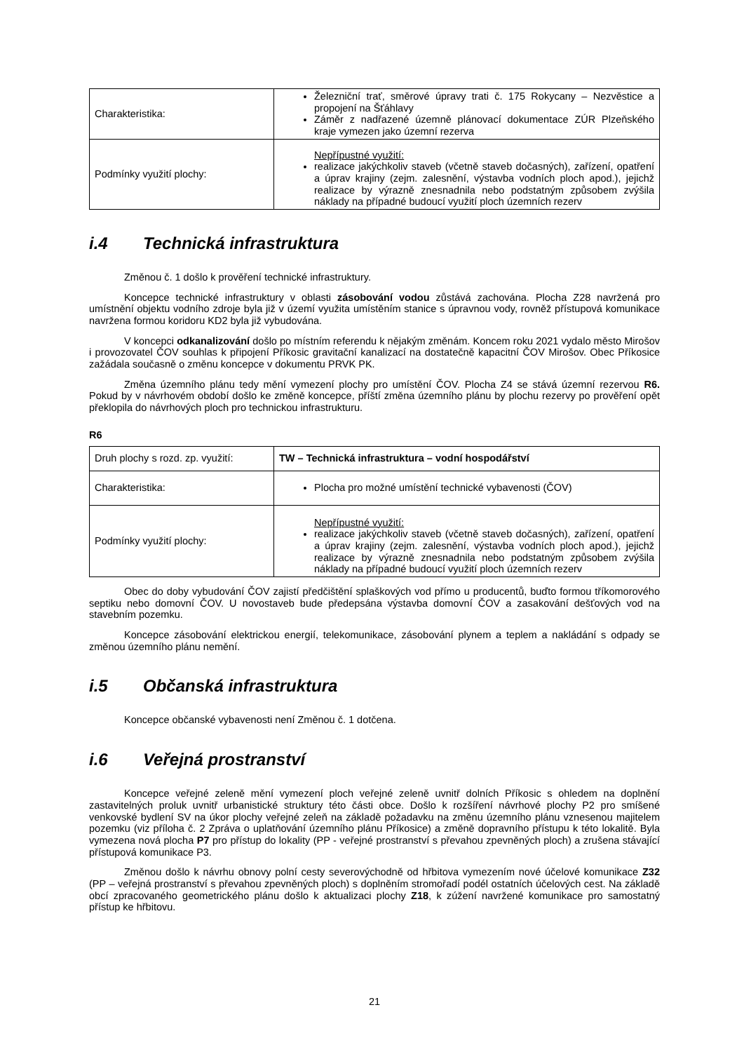| Charakteristika: | Železniční trať, směrové úpravy trati č. 175 Rokycany – Nezvěstice a propojení na Šťáhlavy Záměr z nadřazené územně plánovací dokumentace ZÚR Plzeňského kraje vymezen jako územní rezerva |
| Podmínky využití plochy: | Nepřípustné využití: realizace jakýchkoliv staveb (včetně staveb dočasných), zařízení, opatření a úprav krajiny (zejm. zalesnění, výstavba vodních ploch apod.), jejichž realizace by výrazně znesnadnila nebo podstatným způsobem zvýšila náklady na případné budoucí využití ploch územních rezerv |
i.4 Technická infrastruktura
Změnou č. 1 došlo k prověření technické infrastruktury.
Koncepce technické infrastruktury v oblasti zásobování vodou zůstává zachována. Plocha Z28 navržená pro umístnění objektu vodního zdroje byla již v území využita umístěním stanice s úpravnou vody, rovněž přístupová komunikace navržena formou koridoru KD2 byla již vybudována.
V koncepci odkanalizování došlo po místním referendu k nějakým změnám. Koncem roku 2021 vydalo město Mirošov i provozovatel ČOV souhlas k připojení Příkosic gravitační kanalizací na dostatečně kapacitní ČOV Mirošov. Obec Příkosice zažádala současně o změnu koncepce v dokumentu PRVK PK.
Změna územního plánu tedy mění vymezení plochy pro umístění ČOV. Plocha Z4 se stává územní rezervou R6. Pokud by v návrhovém období došlo ke změně koncepce, příští změna územního plánu by plochu rezervy po prověření opět překlopila do návrhových ploch pro technickou infrastrukturu.
R6
| Druh plochy s rozd. zp. využití: | TW – Technická infrastruktura – vodní hospodářství |
| Charakteristika: | Plocha pro možné umístění technické vybavenosti (ČOV) |
| Podmínky využití plochy: | Nepřípustné využití: realizace jakýchkoliv staveb (včetně staveb dočasných), zařízení, opatření a úprav krajiny (zejm. zalesnění, výstavba vodních ploch apod.), jejichž realizace by výrazně znesnadnila nebo podstatným způsobem zvýšila náklady na případné budoucí využití ploch územních rezerv |
Obec do doby vybudování ČOV zajistí předčištění splaškových vod přímo u producentů, buďto formou tříkomorového septiku nebo domovní ČOV. U novostaveb bude předepsána výstavba domovní ČOV a zasakování dešťových vod na stavebním pozemku.
Koncepce zásobování elektrickou energií, telekomunikace, zásobování plynem a teplem a nakládání s odpady se změnou územního plánu nemění.
i.5 Občanská infrastruktura
Koncepce občanské vybavenosti není Změnou č. 1 dotčena.
i.6 Veřejná prostranství
Koncepce veřejné zeleně mění vymezení ploch veřejné zeleně uvnitř dolních Příkosic s ohledem na doplnění zastavitelných proluk uvnitř urbanistické struktury této části obce. Došlo k rozšíření návrhové plochy P2 pro smíšené venkovské bydlení SV na úkor plochy veřejné zeleň na základě požadavku na změnu územního plánu vznesenou majitelem pozemku (viz příloha č. 2 Zpráva o uplatňování územního plánu Příkosice) a změně dopravního přístupu k této lokalitě. Byla vymezena nová plocha P7 pro přístup do lokality (PP - veřejné prostranství s převahou zpevněných ploch) a zrušena stávající přístupová komunikace P3.
Změnou došlo k návrhu obnovy polní cesty severovýchodně od hřbitova vymezením nové účelové komunikace Z32 (PP – veřejná prostranství s převahou zpevněných ploch) s doplněním stromořadí podél ostatních účelových cest. Na základě obcí zpracovaného geometrického plánu došlo k aktualizaci plochy Z18, k zúžení navržené komunikace pro samostatný přístup ke hřbitovu.
21